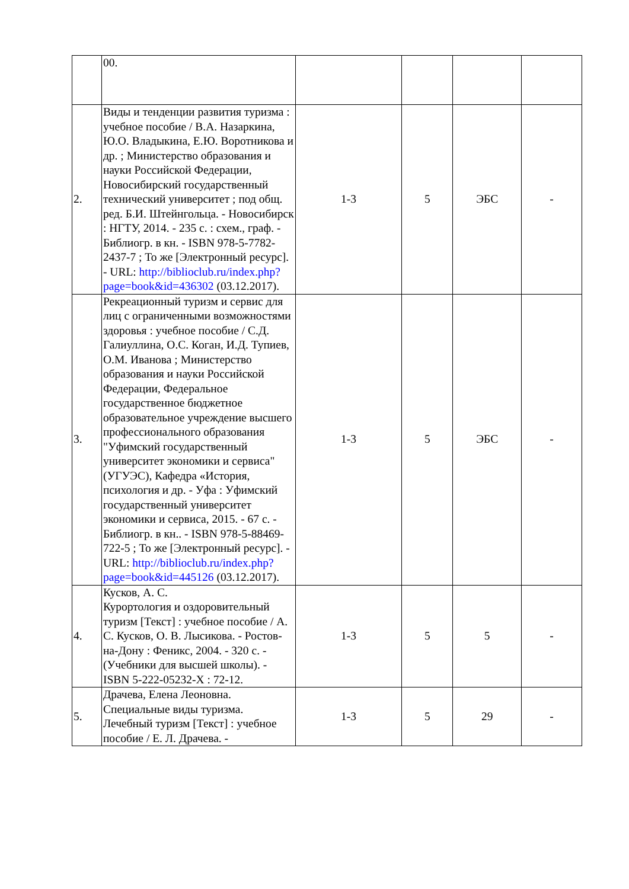| | 00. | | | | |
| 2. | Виды и тенденции развития туризма : учебное пособие / В.А. Назаркина, Ю.О. Владыкина, Е.Ю. Воротникова и др. ; Министерство образования и науки Российской Федерации, Новосибирский государственный технический университет ; под общ. ред. Б.И. Штейнгольца. - Новосибирск : НГТУ, 2014. - 235 с. : схем., граф. - Библиогр. в кн. - ISBN 978-5-7782-2437-7 ; То же [Электронный ресурс]. - URL: http://biblioclub.ru/index.php?page=book&id=436302 (03.12.2017). | 1-3 | 5 | ЭБС | - |
| 3. | Рекреационный туризм и сервис для лиц с ограниченными возможностями здоровья : учебное пособие / С.Д. Галиуллина, О.С. Коган, И.Д. Тупиев, О.М. Иванова ; Министерство образования и науки Российской Федерации, Федеральное государственное бюджетное образовательное учреждение высшего профессионального образования "Уфимский государственный университет экономики и сервиса" (УГУЭС), Кафедра «История, психология и др. - Уфа : Уфимский государственный университет экономики и сервиса, 2015. - 67 с. - Библиогр. в кн.. - ISBN 978-5-88469-722-5 ; То же [Электронный ресурс]. - URL: http://biblioclub.ru/index.php?page=book&id=445126 (03.12.2017). | 1-3 | 5 | ЭБС | - |
| 4. | Кусков, А. С. Курортология и оздоровительный туризм [Текст] : учебное пособие / А. С. Кусков, О. В. Лысикова. - Ростов-на-Дону : Феникс, 2004. - 320 с. - (Учебники для высшей школы). - ISBN 5-222-05232-X : 72-12. | 1-3 | 5 | 5 | - |
| 5. | Драчева, Елена Леоновна. Специальные виды туризма. Лечебный туризм [Текст] : учебное пособие / Е. Л. Драчева. - | 1-3 | 5 | 29 | - |